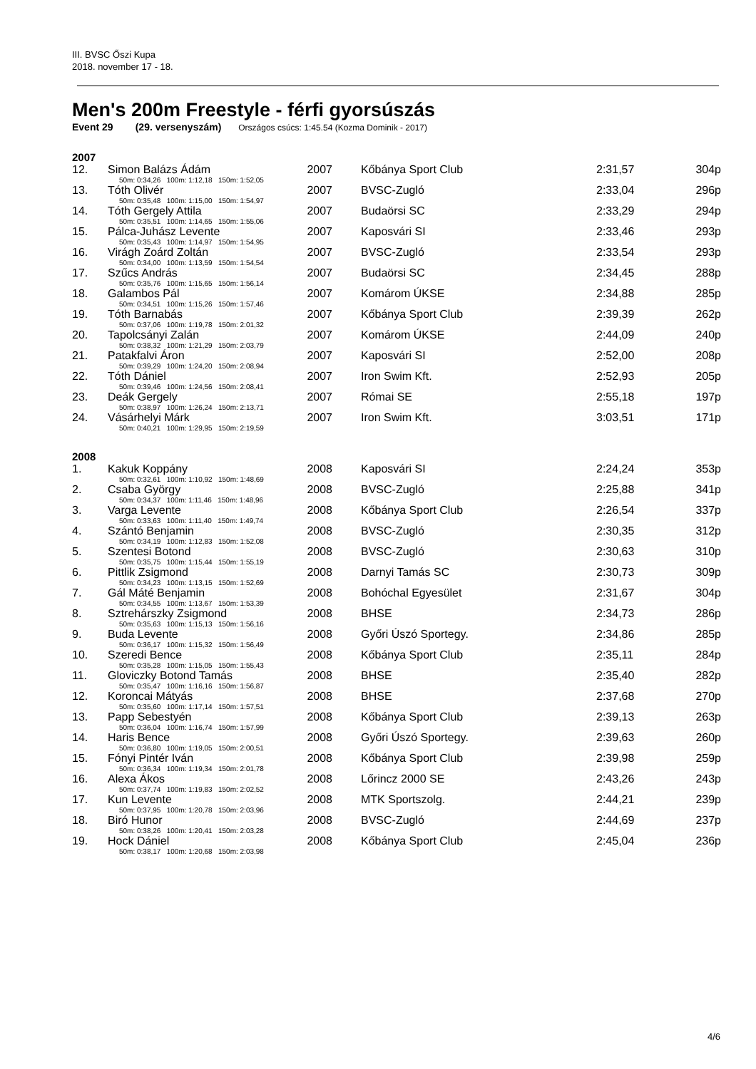III. BVSC Őszi Kupa
2018. november 17 - 18.
Men's 200m Freestyle - férfi gyorsúszás
Event 29 (29. versenyszám) Országos csúcs: 1:45.54 (Kozma Dominik - 2017)
2007
| 12. | Simon Balázs Ádám | 2007 | | Kőbánya Sport Club | 2:31,57 | 304p |
| 50m: 0:34,26 100m: 1:12,18 150m: 1:52,05 | | | | | | |
| 13. | Tóth Olivér | 2007 | | BVSC-Zugló | 2:33,04 | 296p |
| 50m: 0:35,48 100m: 1:15,00 150m: 1:54,97 | | | | | | |
| 14. | Tóth Gergely Attila | 2007 | | Budaörsi SC | 2:33,29 | 294p |
| 50m: 0:35,51 100m: 1:14,65 150m: 1:55,06 | | | | | | |
| 15. | Pálca-Juhász Levente | 2007 | | Kaposvári SI | 2:33,46 | 293p |
| 50m: 0:35,43 100m: 1:14,97 150m: 1:54,95 | | | | | | |
| 16. | Virágh Zoárd Zoltán | 2007 | | BVSC-Zugló | 2:33,54 | 293p |
| 50m: 0:34,00 100m: 1:13,59 150m: 1:54,54 | | | | | | |
| 17. | Szűcs András | 2007 | | Budaörsi SC | 2:34,45 | 288p |
| 50m: 0:35,76 100m: 1:15,65 150m: 1:56,14 | | | | | | |
| 18. | Galambos Pál | 2007 | | Komárom ÚKSE | 2:34,88 | 285p |
| 50m: 0:34,51 100m: 1:15,26 150m: 1:57,46 | | | | | | |
| 19. | Tóth Barnabás | 2007 | | Kőbánya Sport Club | 2:39,39 | 262p |
| 50m: 0:37,06 100m: 1:19,78 150m: 2:01,32 | | | | | | |
| 20. | Tapolcsányi Zalán | 2007 | | Komárom ÚKSE | 2:44,09 | 240p |
| 50m: 0:38,32 100m: 1:21,29 150m: 2:03,79 | | | | | | |
| 21. | Patakfalvi Áron | 2007 | | Kaposvári SI | 2:52,00 | 208p |
| 50m: 0:39,29 100m: 1:24,20 150m: 2:08,94 | | | | | | |
| 22. | Tóth Dániel | 2007 | | Iron Swim Kft. | 2:52,93 | 205p |
| 50m: 0:39,46 100m: 1:24,56 150m: 2:08,41 | | | | | | |
| 23. | Deák Gergely | 2007 | | Római SE | 2:55,18 | 197p |
| 50m: 0:38,97 100m: 1:26,24 150m: 2:13,71 | | | | | | |
| 24. | Vásárhelyi Márk | 2007 | | Iron Swim Kft. | 3:03,51 | 171p |
| 50m: 0:40,21 100m: 1:29,95 150m: 2:19,59 | | | | | | |
2008
| 1. | Kakuk Koppány | 2008 | | Kaposvári SI | 2:24,24 | 353p |
| 50m: 0:32,61 100m: 1:10,92 150m: 1:48,69 | | | | | | |
| 2. | Csaba György | 2008 | | BVSC-Zugló | 2:25,88 | 341p |
| 50m: 0:34,37 100m: 1:11,46 150m: 1:48,96 | | | | | | |
| 3. | Varga Levente | 2008 | | Kőbánya Sport Club | 2:26,54 | 337p |
| 50m: 0:33,63 100m: 1:11,40 150m: 1:49,74 | | | | | | |
| 4. | Szántó Benjamin | 2008 | | BVSC-Zugló | 2:30,35 | 312p |
| 50m: 0:34,19 100m: 1:12,83 150m: 1:52,08 | | | | | | |
| 5. | Szentesi Botond | 2008 | | BVSC-Zugló | 2:30,63 | 310p |
| 50m: 0:35,75 100m: 1:15,44 150m: 1:55,19 | | | | | | |
| 6. | Pittlik Zsigmond | 2008 | | Darnyi Tamás SC | 2:30,73 | 309p |
| 50m: 0:34,23 100m: 1:13,15 150m: 1:52,69 | | | | | | |
| 7. | Gál Máté Benjamin | 2008 | | Bohóchal Egyesület | 2:31,67 | 304p |
| 50m: 0:34,55 100m: 1:13,67 150m: 1:53,39 | | | | | | |
| 8. | Sztrehárszky Zsigmond | 2008 | | BHSE | 2:34,73 | 286p |
| 50m: 0:35,63 100m: 1:15,13 150m: 1:56,16 | | | | | | |
| 9. | Buda Levente | 2008 | | Győri Úszó Sportegy. | 2:34,86 | 285p |
| 50m: 0:36,17 100m: 1:15,32 150m: 1:56,49 | | | | | | |
| 10. | Szeredi Bence | 2008 | | Kőbánya Sport Club | 2:35,11 | 284p |
| 50m: 0:35,28 100m: 1:15,05 150m: 1:55,43 | | | | | | |
| 11. | Gloviczky Botond Tamás | 2008 | | BHSE | 2:35,40 | 282p |
| 50m: 0:35,47 100m: 1:16,16 150m: 1:56,87 | | | | | | |
| 12. | Koroncai Mátyás | 2008 | | BHSE | 2:37,68 | 270p |
| 50m: 0:35,60 100m: 1:17,14 150m: 1:57,51 | | | | | | |
| 13. | Papp Sebestyén | 2008 | | Kőbánya Sport Club | 2:39,13 | 263p |
| 50m: 0:36,04 100m: 1:16,74 150m: 1:57,99 | | | | | | |
| 14. | Haris Bence | 2008 | | Győri Úszó Sportegy. | 2:39,63 | 260p |
| 50m: 0:36,80 100m: 1:19,05 150m: 2:00,51 | | | | | | |
| 15. | Fónyi Pintér Iván | 2008 | | Kőbánya Sport Club | 2:39,98 | 259p |
| 50m: 0:36,34 100m: 1:19,34 150m: 2:01,78 | | | | | | |
| 16. | Alexa Ákos | 2008 | | Lőrincz 2000 SE | 2:43,26 | 243p |
| 50m: 0:37,74 100m: 1:19,83 150m: 2:02,52 | | | | | | |
| 17. | Kun Levente | 2008 | | MTK Sportszolg. | 2:44,21 | 239p |
| 50m: 0:37,95 100m: 1:20,78 150m: 2:03,96 | | | | | | |
| 18. | Biró Hunor | 2008 | | BVSC-Zugló | 2:44,69 | 237p |
| 50m: 0:38,26 100m: 1:20,41 150m: 2:03,28 | | | | | | |
| 19. | Hock Dániel | 2008 | | Kőbánya Sport Club | 2:45,04 | 236p |
| 50m: 0:38,17 100m: 1:20,68 150m: 2:03,98 | | | | | | |
4/6